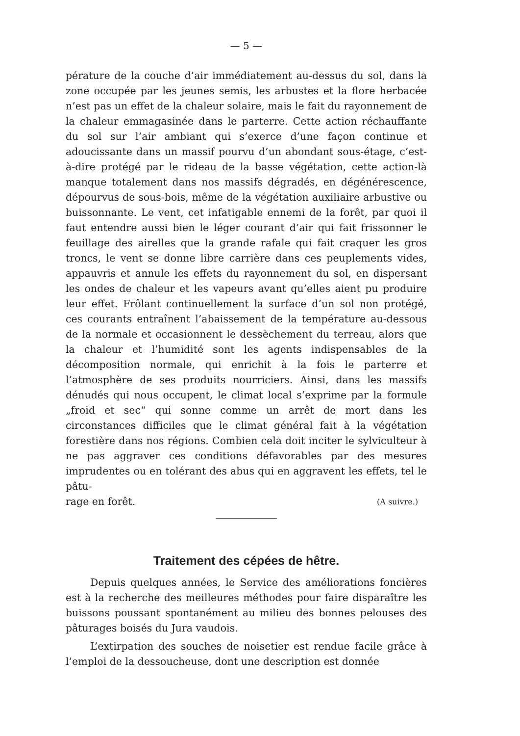— 5 —
pérature de la couche d’air immédiatement au-dessus du sol, dans la zone occupée par les jeunes semis, les arbustes et la flore herbacée n’est pas un effet de la chaleur solaire, mais le fait du rayonnement de la chaleur emmagasinée dans le parterre. Cette action réchauffante du sol sur l’air ambiant qui s’exerce d’une façon continue et adoucissante dans un massif pourvu d’un abondant sous-étage, c’est-à-dire protégé par le rideau de la basse végétation, cette action-là manque totalement dans nos massifs dégradés, en dégénérescence, dépourvus de sous-bois, même de la végétation auxiliaire arbustive ou buissonnante. Le vent, cet infatigable ennemi de la forêt, par quoi il faut entendre aussi bien le léger courant d’air qui fait frissonner le feuillage des airelles que la grande rafale qui fait craquer les gros troncs, le vent se donne libre carrière dans ces peuplements vides, appauvris et annule les effets du rayonnement du sol, en dispersant les ondes de chaleur et les vapeurs avant qu’elles aient pu produire leur effet. Frôlant continuellement la surface d’un sol non protégé, ces courants entraînent l’abaissement de la température au-dessous de la normale et occasionnent le dessèchement du terreau, alors que la chaleur et l’humidité sont les agents indispensables de la décomposition normale, qui enrichit à la fois le parterre et l’atmosphère de ses produits nourriciers. Ainsi, dans les massifs dénudés qui nous occupent, le climat local s’exprime par la formule „froid et sec“ qui sonne comme un arrêt de mort dans les circonstances difficiles que le climat général fait à la végétation forestière dans nos régions. Combien cela doit inciter le sylviculteur à ne pas aggraver ces conditions défavorables par des mesures imprudentes ou en tolérant des abus qui en aggravent les effets, tel le pâtu-
rage en forêt. (A suivre.)
Traitement des cépées de hêtre.
Depuis quelques années, le Service des améliorations foncières est à la recherche des meilleures méthodes pour faire disparaître les buissons poussant spontanément au milieu des bonnes pelouses des pâturages boisés du Jura vaudois.
L’extirpation des souches de noisetier est rendue facile grâce à l’emploi de la dessoucheuse, dont une description est donnée